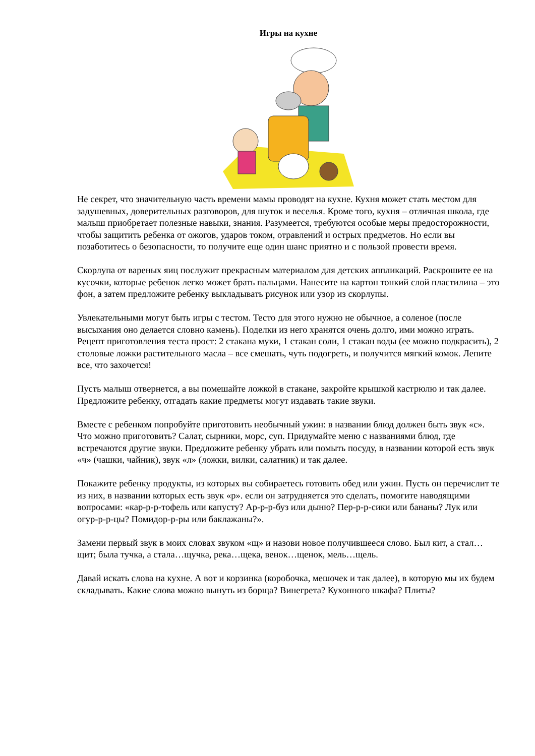Игры на кухне
Не секрет, что значительную часть времени мамы проводят на кухне. Кухня может стать местом для задушевных, доверительных разговоров, для шуток и веселья. Кроме того, кухня – отличная школа, где малыш приобретает полезные навыки, знания. Разумеется, требуются особые меры предосторожности, чтобы защитить ребенка от ожогов, ударов током, отравлений и острых предметов. Но если вы позаботитесь о безопасности, то получите еще один шанс приятно и с пользой провести время.
Скорлупа от вареных яиц послужит прекрасным материалом для детских аппликаций. Раскрошите ее на кусочки, которые ребенок легко может брать пальцами. Нанесите на картон тонкий слой пластилина – это фон, а затем предложите ребенку выкладывать рисунок или узор из скорлупы.
Увлекательными могут быть игры с тестом. Тесто для этого нужно не обычное, а соленое (после высыхания оно делается словно камень). Поделки из него хранятся очень долго, ими можно играть. Рецепт приготовления теста прост: 2 стакана муки, 1 стакан соли, 1 стакан воды (ее можно подкрасить), 2 столовые ложки растительного масла – все смешать, чуть подогреть, и получится мягкий комок. Лепите все, что захочется!
Пусть малыш отвернется, а вы помешайте ложкой в стакане, закройте крышкой кастрюлю и так далее. Предложите ребенку, отгадать какие предметы могут издавать такие звуки.
Вместе с ребенком попробуйте приготовить необычный ужин: в названии блюд должен быть звук «с». Что можно приготовить? Салат, сырники, морс, суп. Придумайте меню с названиями блюд, где встречаются другие звуки. Предложите ребенку убрать или помыть посуду, в названии которой есть звук «ч» (чашки, чайник), звук «л» (ложки, вилки, салатник) и так далее.
Покажите ребенку продукты, из которых вы собираетесь готовить обед или ужин. Пусть он перечислит те из них, в названии которых есть звук «р». если он затрудняется это сделать, помогите наводящими вопросами: «кар-р-р-тофель или капусту? Ар-р-р-буз или дыню? Пер-р-р-сики или бананы? Лук или огур-р-р-цы? Помидор-р-ры или баклажаны?».
Замени первый звук в моих словах звуком «щ» и назови новое получившееся слово. Был кит, а стал…щит; была тучка, а стала…щучка, река…щека, венок…щенок, мель…щель.
Давай искать слова на кухне. А вот и корзинка (коробочка, мешочек и так далее), в которую мы их будем складывать. Какие слова можно вынуть из борща? Винегрета? Кухонного шкафа? Плиты?